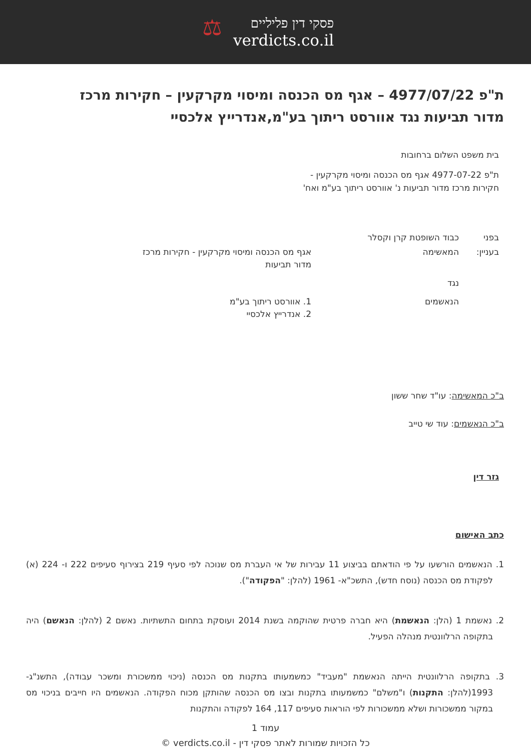פסקי דין פליליים
verdicts.co.il
⚖
ת"פ 4977/07/22 – אגף מס הכנסה ומיסוי מקרקעין – חקירות מרכז מדור תביעות נגד אוורסט ריתוך בע"מ,אנדרייץ אלכסיי
בית משפט השלום ברחובות
ת"פ 4977-07-22 אגף מס הכנסה ומיסוי מקרקעין - חקירות מרכז מדור תביעות נ' אוורסט ריתוך בע"מ ואח'
| בפני | כבוד השופטת קרן וקסלר | |
| בעניין: | המאשימה | אגף מס הכנסה ומיסוי מקרקעין - חקירות מרכז מדור תביעות |
| | נגד | |
| | הנאשמים | 1. אוורסט ריתוך בע"מ 2. אנדרייץ אלכסיי |
ב"כ המאשימה: עו"ד שחר ששון
ב"כ הנאשמים: עוד שי טייב
גזר דין
כתב האישום
1. הנאשמים הורשעו על פי הודאתם בביצוע 11 עבירות של אי העברת מס שנוכה לפי סעיף 219 בצירוף סעיפים 222 ו- 224 (א) לפקודת מס הכנסה (נוסח חדש), התשכ"א- 1961 (להלן: "הפקודה").
2. נאשמת 1 (הלן: הנאשמת) היא חברה פרטית שהוקמה בשנת 2014 ועוסקת בתחום התשתיות. נאשם 2 (להלן: הנאשם) היה בתקופה הרלוונטית מנהלה הפעיל.
3. בתקופה הרלוונטית הייתה הנאשמת "מעביד" כמשמעותו בתקנות מס הכנסה (ניכוי ממשכורת ומשכר עבודה), התשנ"ג- 1993(להלן: התקנות) ו"משלם" כמשמעותו בתקנות ובצו מס הכנסה שהותקן מכוח הפקודה. הנאשמים היו חייבים בניכוי מס במקור ממשכורות ושלא ממשכורות לפי הוראות סעיפים 117, 164 לפקודה והתקנות
עמוד 1
כל הזכויות שמורות לאתר פסקי דין - verdicts.co.il ©